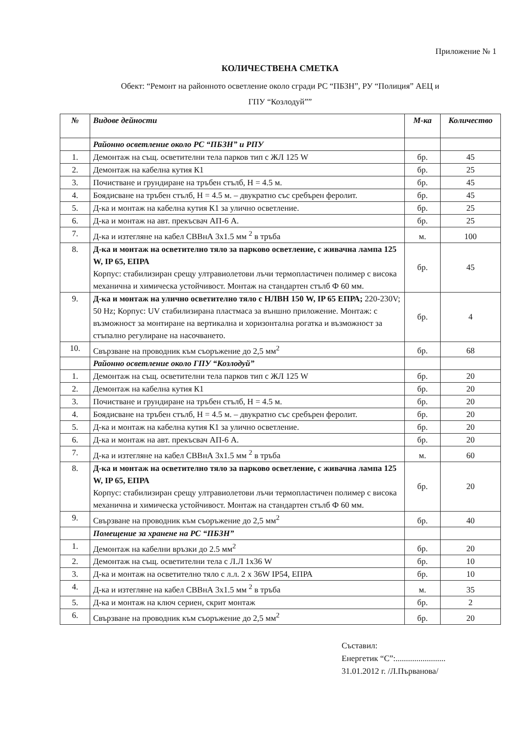Приложение № 1
КОЛИЧЕСТВЕНА СМЕТКА
Обект: “Ремонт на районното осветление около сгради РС “ПБЗН”, РУ “Полиция” АЕЦ и
ГПУ “Козлодуй””
| № | Видове дейности | М-ка | Количество |
| --- | --- | --- | --- |
| | Районно осветление около РС “ПБЗН” и РПУ | | |
| 1. | Демонтаж на същ. осветителни тела парков тип с ЖЛ 125 W | бр. | 45 |
| 2. | Демонтаж на кабелна кутия К1 | бр. | 25 |
| 3. | Почистване и грундиране на тръбен стълб, Н = 4.5 м. | бр. | 45 |
| 4. | Боядисване на тръбен стълб, Н = 4.5 м. – двукратно със сребърен феролит. | бр. | 45 |
| 5. | Д-ка и монтаж на кабелна кутия К1 за улично осветление. | бр. | 25 |
| 6. | Д-ка и монтаж на авт. прекъсвач АП-6 А. | бр. | 25 |
| 7. | Д-ка и изтегляне на кабел СВВнА 3х1.5 мм <sup>2</sup> в тръба | м. | 100 |
| 8. | Д-ка и монтаж на осветително тяло за парково осветление, с живачна лампа 125 W, IP 65, ЕПРА Корпус: стабилизиран срещу ултравиолетови лъчи термопластичен полимер с висока механична и химическа устойчивост. Монтаж на стандартен стълб Ф 60 мм. | бр. | 45 |
| 9. | Д-ка и монтаж на улично осветително тяло с НЛВН 150 W, IP 65 ЕПРА; 220-230V; 50 Hz; Корпус: UV стабилизирана пластмаса за външно приложение. Монтаж: с възможност за монтиране на вертикална и хоризонтална рогатка и възможност за стъпално регулиране на насочването. | бр. | 4 |
| 10. | Свързване на проводник към съоръжение до 2,5 мм<sup>2</sup> | бр. | 68 |
| | Районно осветление около ГПУ “Козлодуй” | | |
| 1. | Демонтаж на същ. осветителни тела парков тип с ЖЛ 125 W | бр. | 20 |
| 2. | Демонтаж на кабелна кутия К1 | бр. | 20 |
| 3. | Почистване и грундиране на тръбен стълб, Н = 4.5 м. | бр. | 20 |
| 4. | Боядисване на тръбен стълб, Н = 4.5 м. – двукратно със сребърен феролит. | бр. | 20 |
| 5. | Д-ка и монтаж на кабелна кутия К1 за улично осветление. | бр. | 20 |
| 6. | Д-ка и монтаж на авт. прекъсвач АП-6 А. | бр. | 20 |
| 7. | Д-ка и изтегляне на кабел СВВнА 3х1.5 мм <sup>2</sup> в тръба | м. | 60 |
| 8. | Д-ка и монтаж на осветително тяло за парково осветление, с живачна лампа 125 W, IP 65, ЕПРА Корпус: стабилизиран срещу ултравиолетови лъчи термопластичен полимер с висока механична и химическа устойчивост. Монтаж на стандартен стълб Ф 60 мм. | бр. | 20 |
| 9. | Свързване на проводник към съоръжение до 2,5 мм<sup>2</sup> | бр. | 40 |
| | Помещение за хранене на РС “ПБЗН” | | |
| 1. | Демонтаж на кабелни връзки до 2.5 мм<sup>2</sup> | бр. | 20 |
| 2. | Демонтаж на същ. осветителни тела с Л.Л 1х36 W | бр. | 10 |
| 3. | Д-ка и монтаж на осветително тяло с л.л. 2 х 36W IP54, ЕПРА | бр. | 10 |
| 4. | Д-ка и изтегляне на кабел СВВнА 3х1.5 мм <sup>2</sup> в тръба | м. | 35 |
| 5. | Д-ка и монтаж на ключ сериен, скрит монтаж | бр. | 2 |
| 6. | Свързване на проводник към съоръжение до 2,5 мм<sup>2</sup> | бр. | 20 |
Съставил:
Енергетик “С”:........................
31.01.2012 г. /Л.Първанова/